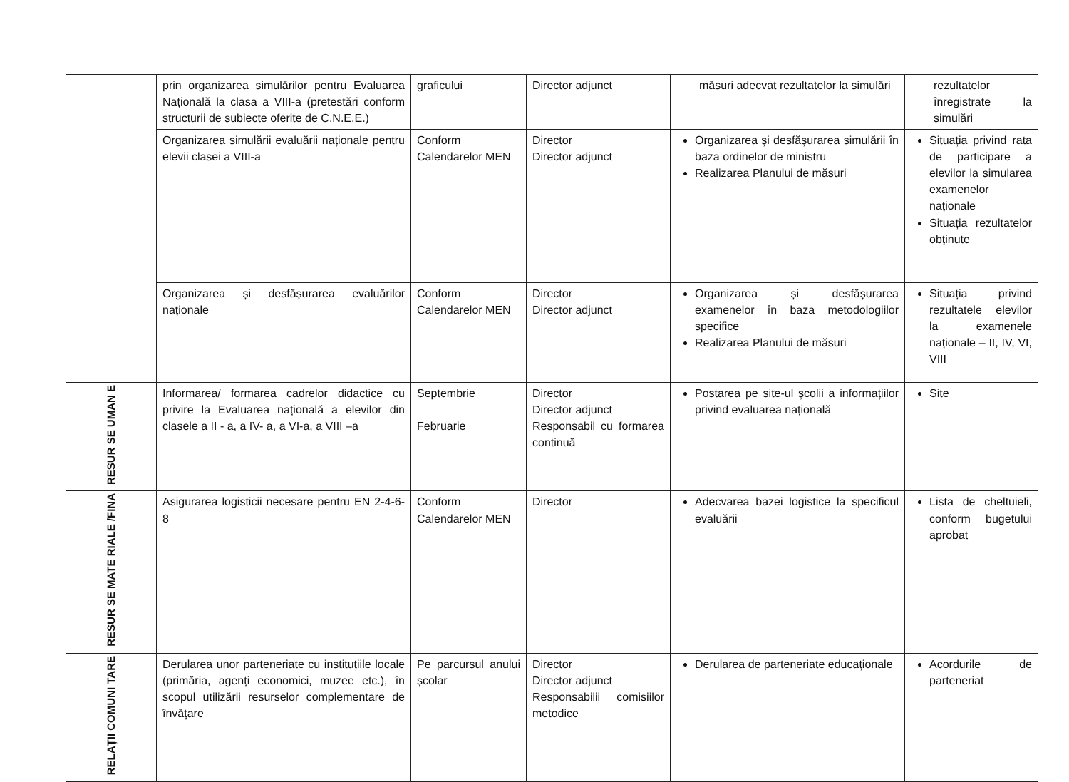| | prin organizarea simulărilor pentru Evaluarea Națională la clasa a VIII-a (pretestări conform structurii de subiecte oferite de C.N.E.E.) | graficului | Director adjunct | măsuri adecvat rezultatelor la simulări | rezultatelor înregistrate la simulări |
| | Organizarea simulării evaluării naționale pentru elevii clasei a VIII-a | Conform Calendarelor MEN | Director Director adjunct | Organizarea și desfășurarea simulării în baza ordinelor de ministru Realizarea Planului de măsuri | Situația privind rata de participare a elevilor la simularea examenelor naționale Situația rezultatelor obținute |
| | Organizarea și desfășurarea evaluărilor naționale | Conform Calendarelor MEN | Director Director adjunct | Organizarea și desfășurarea examenelor în baza metodologiilor specifice Realizarea Planului de măsuri | Situația privind rezultatele elevilor la examenele naționale – II, IV, VI, VIII |
| RESUR SE UMAN E | Informarea/ formarea cadrelor didactice cu privire la Evaluarea națională a elevilor din clasele a II - a, a IV- a, a VI-a, a VIII –a | Septembrie Februarie | Director Director adjunct Responsabil cu formarea continuă | Postarea pe site-ul școlii a informațiilor privind evaluarea națională | Site |
| RESUR SE MATE RIALE /FINA | Asigurarea logisticii necesare pentru EN 2-4-6-8 | Conform Calendarelor MEN | Director | Adecvarea bazei logistice la specificul evaluării | Lista de cheltuieli, conform bugetului aprobat |
| RELAȚII COMUNI TARE | Derularea unor parteneriate cu instituțiile locale (primăria, agenți economici, muzee etc.), în scopul utilizării resurselor complementare de învățare | Pe parcursul anului școlar | Director Director adjunct Responsabilii comisiilor metodice | Derularea de parteneriate educaționale | Acordurile de parteneriat |